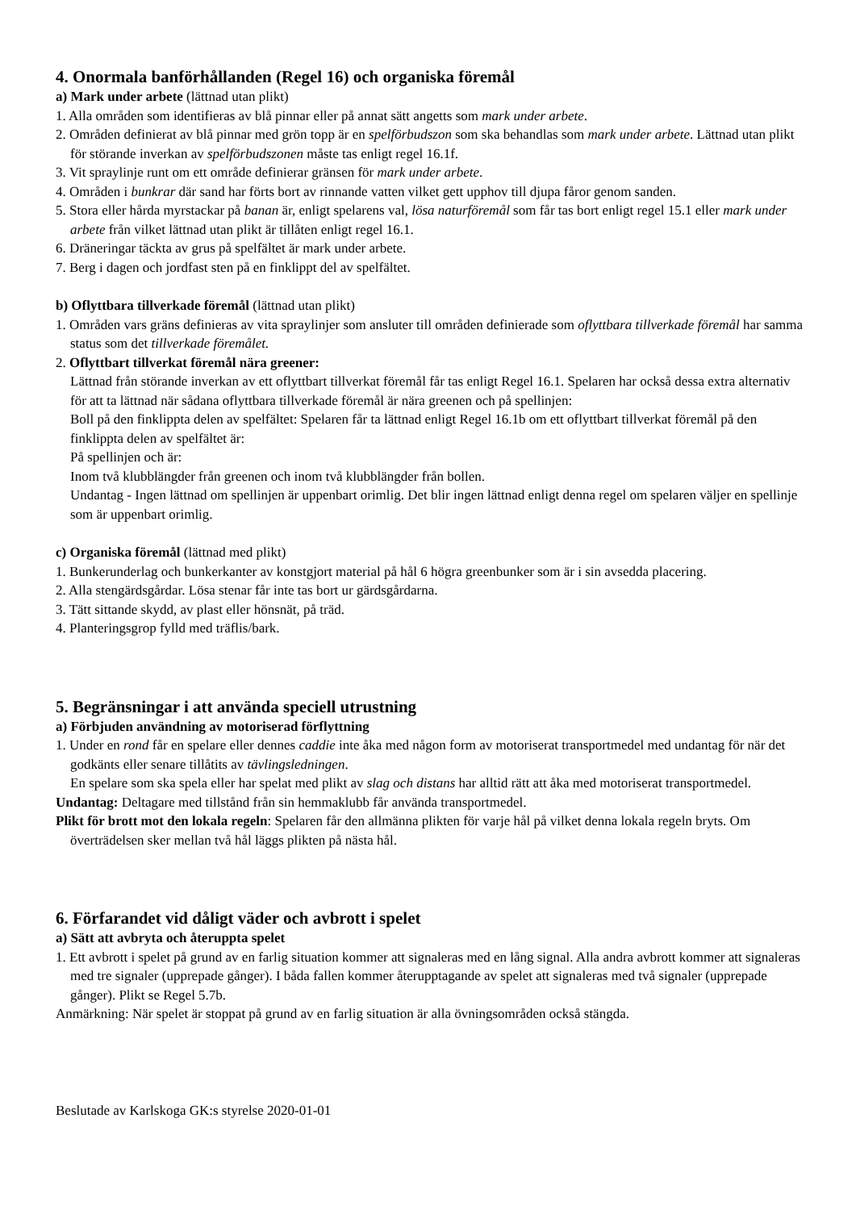4. Onormala banförhållanden (Regel 16) och organiska föremål
a) Mark under arbete (lättnad utan plikt)
1. Alla områden som identifieras av blå pinnar eller på annat sätt angetts som mark under arbete.
2. Områden definierat av blå pinnar med grön topp är en spelförbudszon som ska behandlas som mark under arbete. Lättnad utan plikt för störande inverkan av spelförbudszonen måste tas enligt regel 16.1f.
3. Vit spraylinje runt om ett område definierar gränsen för mark under arbete.
4. Områden i bunkrar där sand har förts bort av rinnande vatten vilket gett upphov till djupa fåror genom sanden.
5. Stora eller hårda myrstackar på banan är, enligt spelarens val, lösa naturföremål som får tas bort enligt regel 15.1 eller mark under arbete från vilket lättnad utan plikt är tillåten enligt regel 16.1.
6. Dräneringar täckta av grus på spelfältet är mark under arbete.
7. Berg i dagen och jordfast sten på en finklippt del av spelfältet.
b) Oflyttbara tillverkade föremål (lättnad utan plikt)
1. Områden vars gräns definieras av vita spraylinjer som ansluter till områden definierade som oflyttbara tillverkade föremål har samma status som det tillverkade föremålet.
2. Oflyttbart tillverkat föremål nära greener:
Lättnad från störande inverkan av ett oflyttbart tillverkat föremål får tas enligt Regel 16.1. Spelaren har också dessa extra alternativ för att ta lättnad när sådana oflyttbara tillverkade föremål är nära greenen och på spellinjen:
Boll på den finklippta delen av spelfältet: Spelaren får ta lättnad enligt Regel 16.1b om ett oflyttbart tillverkat föremål på den finklippta delen av spelfältet är:
På spellinjen och är:
Inom två klubblängder från greenen och inom två klubblängder från bollen.
Undantag - Ingen lättnad om spellinjen är uppenbart orimlig. Det blir ingen lättnad enligt denna regel om spelaren väljer en spellinje som är uppenbart orimlig.
c) Organiska föremål (lättnad med plikt)
1. Bunkerunderlag och bunkerkanter av konstgjort material på hål 6 högra greenbunker som är i sin avsedda placering.
2. Alla stengärdsgårdar. Lösa stenar får inte tas bort ur gärdsgårdarna.
3. Tätt sittande skydd, av plast eller hönsnät, på träd.
4. Planteringsgrop fylld med träflis/bark.
5. Begränsningar i att använda speciell utrustning
a) Förbjuden användning av motoriserad förflyttning
1. Under en rond får en spelare eller dennes caddie inte åka med någon form av motoriserat transportmedel med undantag för när det godkänts eller senare tillåtits av tävlingsledningen.
En spelare som ska spela eller har spelat med plikt av slag och distans har alltid rätt att åka med motoriserat transportmedel.
Undantag: Deltagare med tillstånd från sin hemmaklubb får använda transportmedel.
Plikt för brott mot den lokala regeln: Spelaren får den allmänna plikten för varje hål på vilket denna lokala regeln bryts. Om överträdelsen sker mellan två hål läggs plikten på nästa hål.
6. Förfarandet vid dåligt väder och avbrott i spelet
a) Sätt att avbryta och återuppta spelet
1. Ett avbrott i spelet på grund av en farlig situation kommer att signaleras med en lång signal. Alla andra avbrott kommer att signaleras med tre signaler (upprepade gånger). I båda fallen kommer återupptagande av spelet att signaleras med två signaler (upprepade gånger). Plikt se Regel 5.7b.
Anmärkning: När spelet är stoppat på grund av en farlig situation är alla övningsområden också stängda.
Beslutade av Karlskoga GK:s styrelse 2020-01-01